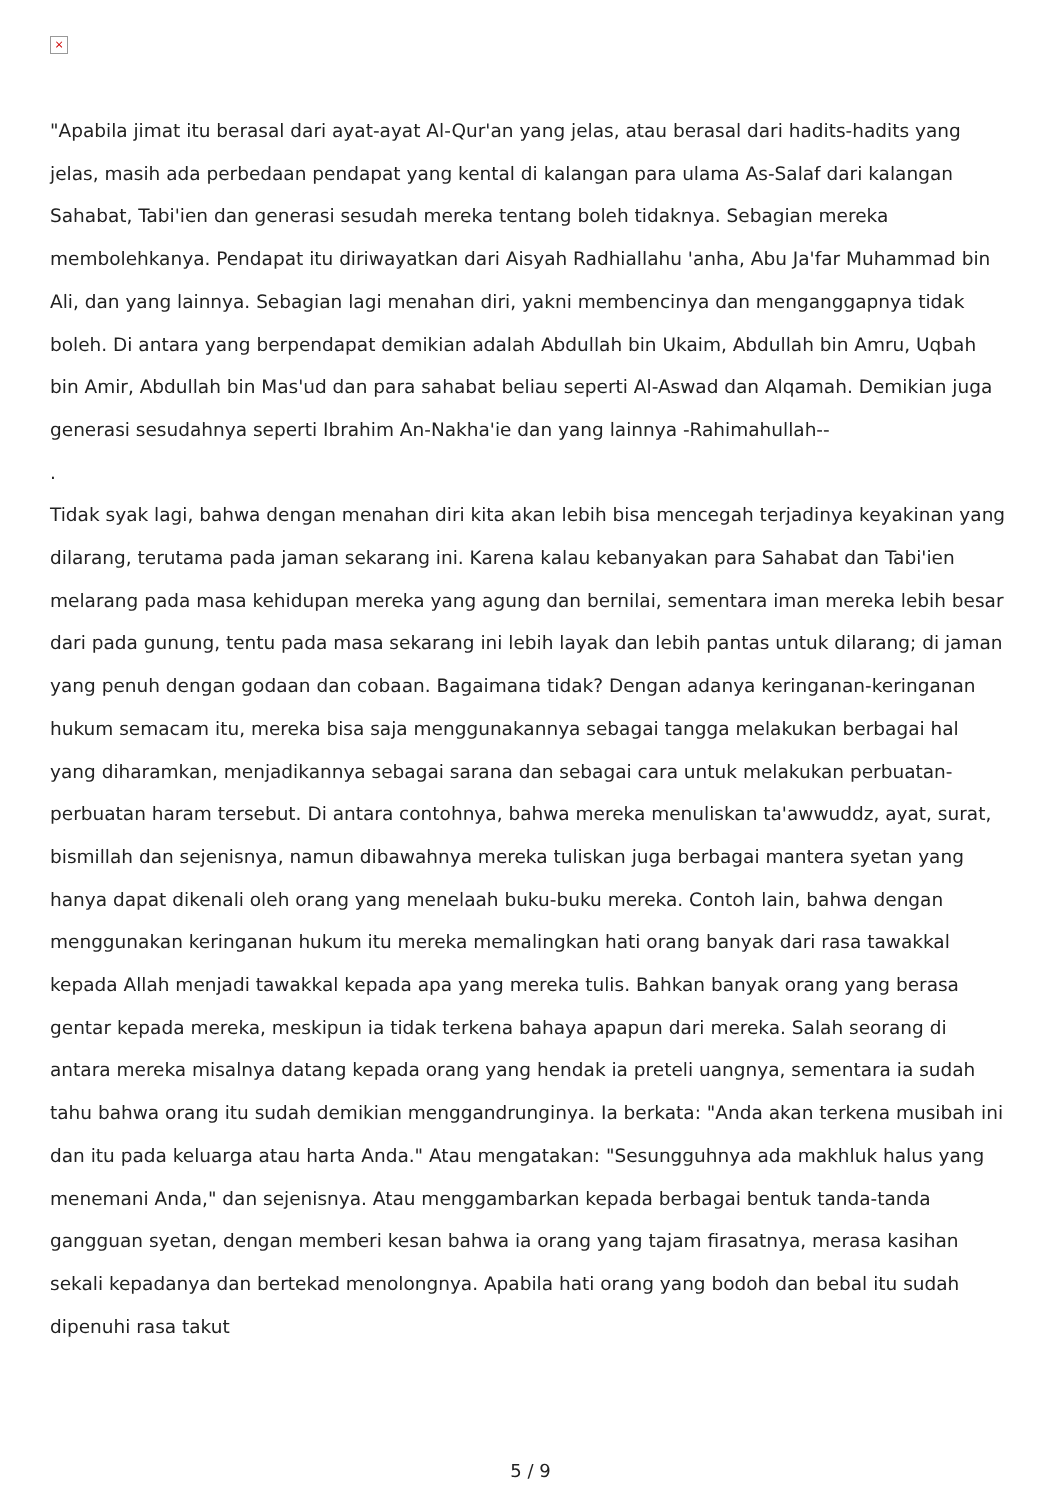×
"Apabila jimat itu berasal dari ayat-ayat Al-Qur'an yang jelas, atau berasal dari hadits-hadits yang jelas, masih ada perbedaan pendapat yang kental di kalangan para ulama As-Salaf dari kalangan Sahabat, Tabi'ien dan generasi sesudah mereka tentang boleh tidaknya. Sebagian mereka membolehkanya. Pendapat itu diriwayatkan dari Aisyah Radhiallahu 'anha, Abu Ja'far Muhammad bin Ali, dan yang lainnya. Sebagian lagi menahan diri, yakni membencinya dan menganggapnya tidak boleh. Di antara yang berpendapat demikian adalah Abdullah bin Ukaim, Abdullah bin Amru, Uqbah bin Amir, Abdullah bin Mas'ud dan para sahabat beliau seperti Al-Aswad dan Alqamah. Demikian juga generasi sesudahnya seperti Ibrahim An-Nakha'ie dan yang lainnya -Rahimahullah--
.
Tidak syak lagi, bahwa dengan menahan diri kita akan lebih bisa mencegah terjadinya keyakinan yang dilarang, terutama pada jaman sekarang ini. Karena kalau kebanyakan para Sahabat dan Tabi'ien melarang pada masa kehidupan mereka yang agung dan bernilai, sementara iman mereka lebih besar dari pada gunung, tentu pada masa sekarang ini lebih layak dan lebih pantas untuk dilarang; di jaman yang penuh dengan godaan dan cobaan. Bagaimana tidak? Dengan adanya keringanan-keringanan hukum semacam itu, mereka bisa saja menggunakannya sebagai tangga melakukan berbagai hal yang diharamkan, menjadikannya sebagai sarana dan sebagai cara untuk melakukan perbuatan-perbuatan haram tersebut. Di antara contohnya, bahwa mereka menuliskan ta'awwuddz, ayat, surat, bismillah dan sejenisnya, namun dibawahnya mereka tuliskan juga berbagai mantera syetan yang hanya dapat dikenali oleh orang yang menelaah buku-buku mereka. Contoh lain, bahwa dengan menggunakan keringanan hukum itu mereka memalingkan hati orang banyak dari rasa tawakkal kepada Allah menjadi tawakkal kepada apa yang mereka tulis. Bahkan banyak orang yang berasa gentar kepada mereka, meskipun ia tidak terkena bahaya apapun dari mereka. Salah seorang di antara mereka misalnya datang kepada orang yang hendak ia preteli uangnya, sementara ia sudah tahu bahwa orang itu sudah demikian menggandrunginya. Ia berkata: "Anda akan terkena musibah ini dan itu pada keluarga atau harta Anda." Atau mengatakan: "Sesungguhnya ada makhluk halus yang menemani Anda," dan sejenisnya. Atau menggambarkan kepada berbagai bentuk tanda-tanda gangguan syetan, dengan memberi kesan bahwa ia orang yang tajam firasatnya, merasa kasihan sekali kepadanya dan bertekad menolongnya. Apabila hati orang yang bodoh dan bebal itu sudah dipenuhi rasa takut
5 / 9